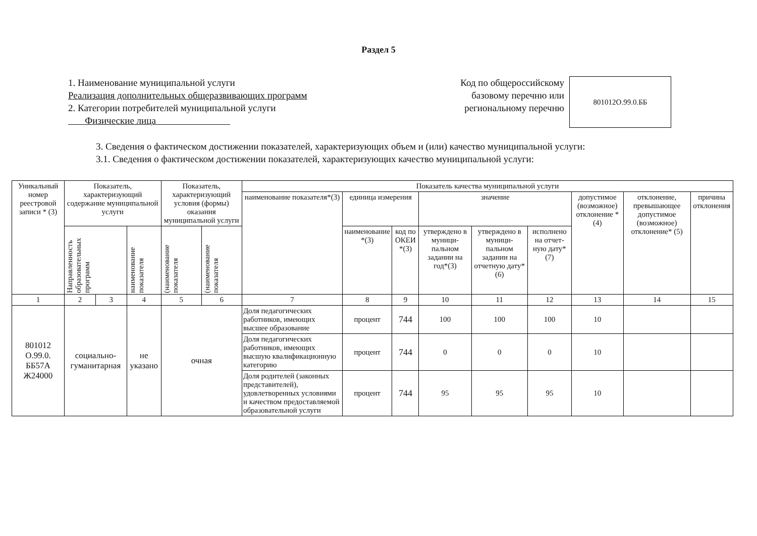Раздел 5
1. Наименование муниципальной услуги
Реализация дополнительных общеразвивающих программ
2. Категории потребителей муниципальной услуги
Физические лица
Код по общероссийскому
базовому перечню или
региональному перечню
801012О.99.0.ББ
3. Сведения о фактическом достижении показателей, характеризующих объем и (или) качество муниципальной услуги:
3.1. Сведения о фактическом достижении показателей, характеризующих качество муниципальной услуги:
| Уникальный номер реестровой записи * (3) | Показатель, характеризующий содержание муниципальной услуги | | | Показатель, характеризующий условия (формы) оказания муниципальной услуги | | Показатель качества муниципальной услуги | | | | | | | | |
| --- | --- | --- | --- | --- | --- | --- | --- | --- | --- | --- | --- | --- | --- | --- |
| | | | | | | наименование показателя*(3) | единица измерения | | значение | | | допустимое (возможное) отклонение * (4) | отклонение, превышающее допустимое (возможное) отклонение* (5) | причина отклонения |
| | Направленность образовательных программ | | наименование показателя | (наименование показателя | (наименование показателя | | наименование *(3) | код по ОКЕИ *(3) | утверждено в муници-пальном задании на год*(3) | утверждено в муници-пальном задании на отчетную дату*(6) | исполнено на отчет-ную дату*(7) | | | |
| 1 | 2 | 3 | 4 | 5 | 6 | 7 | 8 | 9 | 10 | 11 | 12 | 13 | 14 | 15 |
| 801012 О.99.0. ББ57А Ж24000 | социально-гуманитарная | | не указано | очная | | Доля педагогических работников, имеющих высшее образование | процент | 744 | 100 | 100 | 100 | 10 | | |
| | | | | | | Доля педагогических работников, имеющих высшую квалификационную категорию | процент | 744 | 0 | 0 | 0 | 10 | | |
| | | | | | | Доля родителей (законных представителей), удовлетворенных условиями и качеством предоставляемой образовательной услуги | процент | 744 | 95 | 95 | 95 | 10 | | |